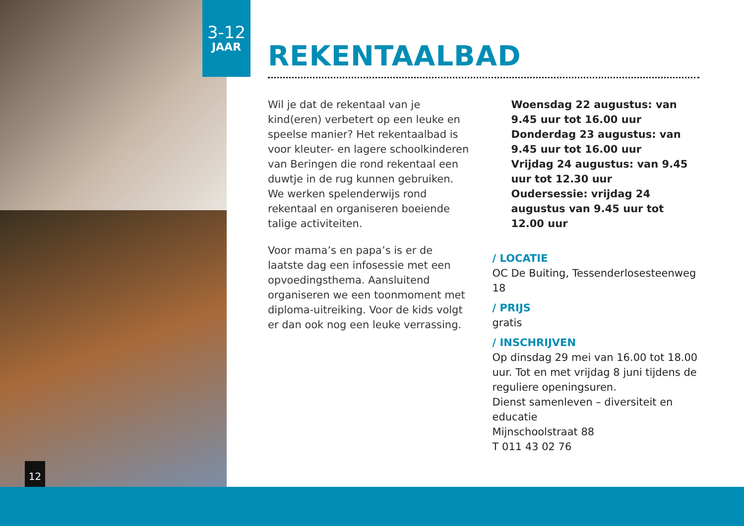3-12
JAAR
12
REKENTAALBAD
Wil je dat de rekentaal van je kind(eren) verbetert op een leuke en speelse manier? Het rekentaalbad is voor kleuter- en lagere schoolkinderen van Beringen die rond rekentaal een duwtje in de rug kunnen gebruiken. We werken spelenderwijs rond rekentaal en organiseren boeiende talige activiteiten.
Voor mama’s en papa’s is er de laatste dag een infosessie met een opvoedingsthema. Aansluitend organiseren we een toonmoment met diploma-uitreiking. Voor de kids volgt er dan ook nog een leuke verrassing.
Woensdag 22 augustus: van 9.45 uur tot 16.00 uur
Donderdag 23 augustus: van 9.45 uur tot 16.00 uur
Vrijdag 24 augustus: van 9.45 uur tot 12.30 uur
Oudersessie: vrijdag 24 augustus van 9.45 uur tot 12.00 uur
/ LOCATIE
OC De Buiting, Tessenderlosesteenweg 18
/ PRIJS
gratis
/ INSCHRIJVEN
Op dinsdag 29 mei van 16.00 tot 18.00 uur. Tot en met vrijdag 8 juni tijdens de reguliere openingsuren.
Dienst samenleven – diversiteit en educatie
Mijnschoolstraat 88
T 011 43 02 76